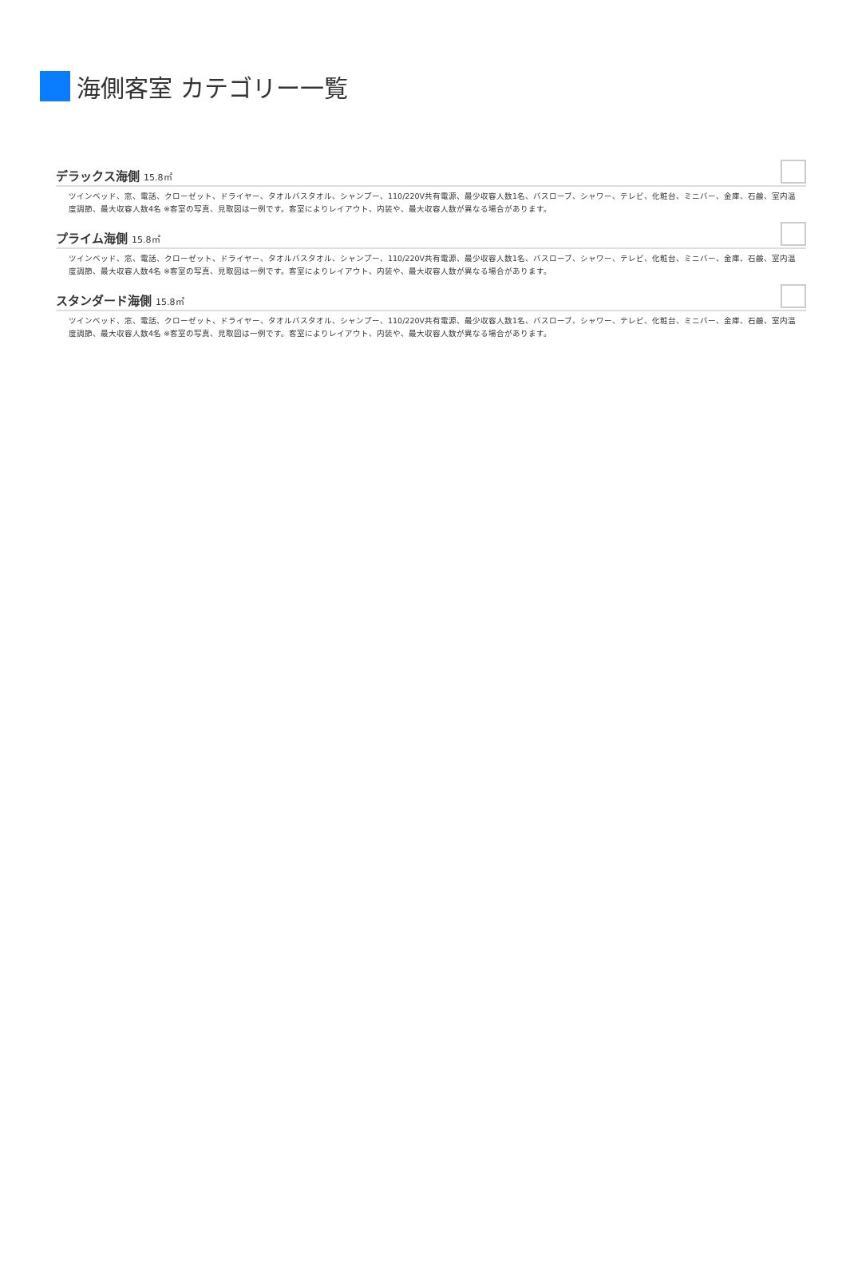海側客室 カテゴリー一覧
デラックス海側 15.8㎡
ツインベッド、窓、電話、クローゼット、ドライヤー、タオルバスタオル、シャンプー、110/220V共有電源、最少収容人数1名、バスローブ、シャワー、テレビ、化粧台、ミニバー、金庫、石鹸、室内温度調節、最大収容人数4名 ※客室の写真、見取図は一例です。客室によりレイアウト、内装や、最大収容人数が異なる場合があります。
プライム海側 15.8㎡
ツインベッド、窓、電話、クローゼット、ドライヤー、タオルバスタオル、シャンプー、110/220V共有電源、最少収容人数1名、バスローブ、シャワー、テレビ、化粧台、ミニバー、金庫、石鹸、室内温度調節、最大収容人数4名 ※客室の写真、見取図は一例です。客室によりレイアウト、内装や、最大収容人数が異なる場合があります。
スタンダード海側 15.8㎡
ツインベッド、窓、電話、クローゼット、ドライヤー、タオルバスタオル、シャンプー、110/220V共有電源、最少収容人数1名、バスローブ、シャワー、テレビ、化粧台、ミニバー、金庫、石鹸、室内温度調節、最大収容人数4名 ※客室の写真、見取図は一例です。客室によりレイアウト、内装や、最大収容人数が異なる場合があります。